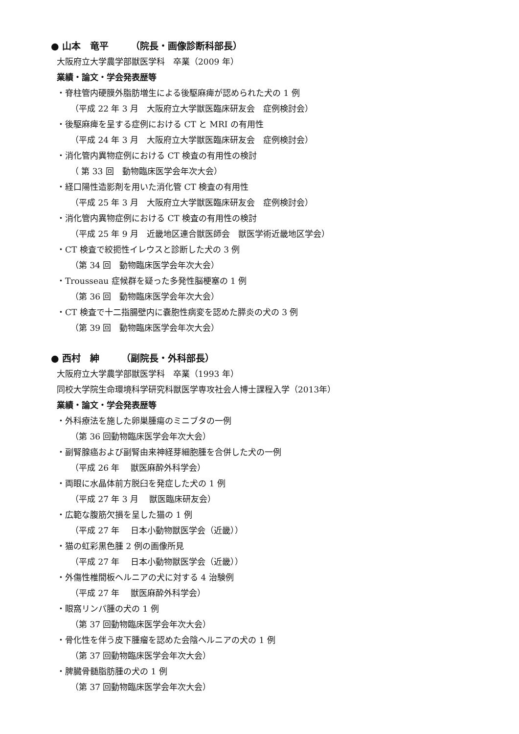● 山本　竜平　　 （院長・画像診断科部長）
大阪府立大学農学部獣医学科　卒業（2009 年）
業績・論文・学会発表歴等
・脊柱管内硬膜外脂肪増生による後駆麻痺が認められた犬の 1 例
（平成 22 年 3 月　大阪府立大学獣医臨床研友会　症例検討会）
・後駆麻痺を呈する症例における CT と MRI の有用性
（平成 24 年 3 月　大阪府立大学獣医臨床研友会　症例検討会）
・消化管内異物症例における CT 検査の有用性の検討
（ 第 33 回　動物臨床医学会年次大会）
・経口陽性造影剤を用いた消化管 CT 検査の有用性
（平成 25 年 3 月　大阪府立大学獣医臨床研友会　症例検討会）
・消化管内異物症例における CT 検査の有用性の検討
（平成 25 年 9 月　近畿地区連合獣医師会　獣医学術近畿地区学会）
・CT 検査で絞扼性イレウスと診断した犬の 3 例
（第 34 回　動物臨床医学会年次大会）
・Trousseau 症候群を疑った多発性脳梗塞の 1 例
（第 36 回　動物臨床医学会年次大会）
・CT 検査で十二指腸壁内に嚢胞性病変を認めた膵炎の犬の 3 例
（第 39 回　動物臨床医学会年次大会）
● 西村　紳　　 （副院長・外科部長）
大阪府立大学農学部獣医学科　卒業（1993 年）
同校大学院生命環境科学研究科獣医学専攻社会人博士課程入学（2013年）
業績・論文・学会発表歴等
・外科療法を施した卵巣腫瘍のミニブタの一例
（第 36 回動物臨床医学会年次大会）
・副腎腺癌および副腎由来神経芽細胞腫を合併した犬の一例
（平成 26 年　 獣医麻酔外科学会）
・両眼に水晶体前方脱臼を発症した犬の 1 例
（平成 27 年 3 月　 獣医臨床研友会）
・広範な腹筋欠損を呈した猫の 1 例
（平成 27 年　 日本小動物獣医学会（近畿））
・猫の虹彩黒色腫 2 例の画像所見
（平成 27 年　 日本小動物獣医学会（近畿））
・外傷性椎間板ヘルニアの犬に対する 4 治験例
（平成 27 年　 獣医麻酔外科学会）
・眼窩リンパ腫の犬の 1 例
（第 37 回動物臨床医学会年次大会）
・骨化性を伴う皮下腫瘤を認めた会陰ヘルニアの犬の 1 例
（第 37 回動物臨床医学会年次大会）
・脾臓骨髄脂肪腫の犬の 1 例
（第 37 回動物臨床医学会年次大会）